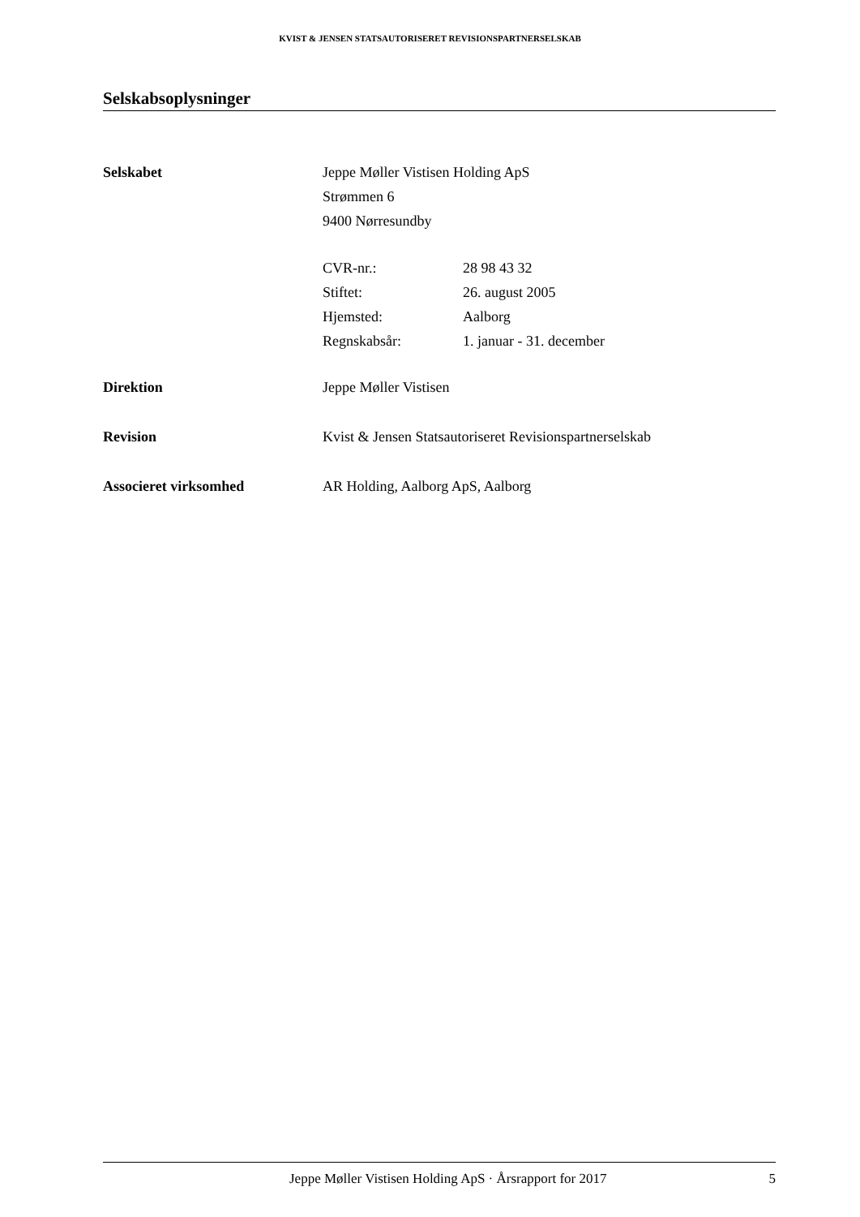KVIST & JENSEN STATSAUTORISERET REVISIONSPARTNERSELSKAB
Selskabsoplysninger
Selskabet Jeppe Møller Vistisen Holding ApS
Strømmen 6
9400 Nørresundby
CVR-nr.: 28 98 43 32
Stiftet: 26. august 2005
Hjemsted: Aalborg
Regnskabsår: 1. januar - 31. december
Direktion Jeppe Møller Vistisen
Revision Kvist & Jensen Statsautoriseret Revisionspartnerselskab
Associeret virksomhed AR Holding, Aalborg ApS, Aalborg
Jeppe Møller Vistisen Holding ApS · Årsrapport for 2017 5